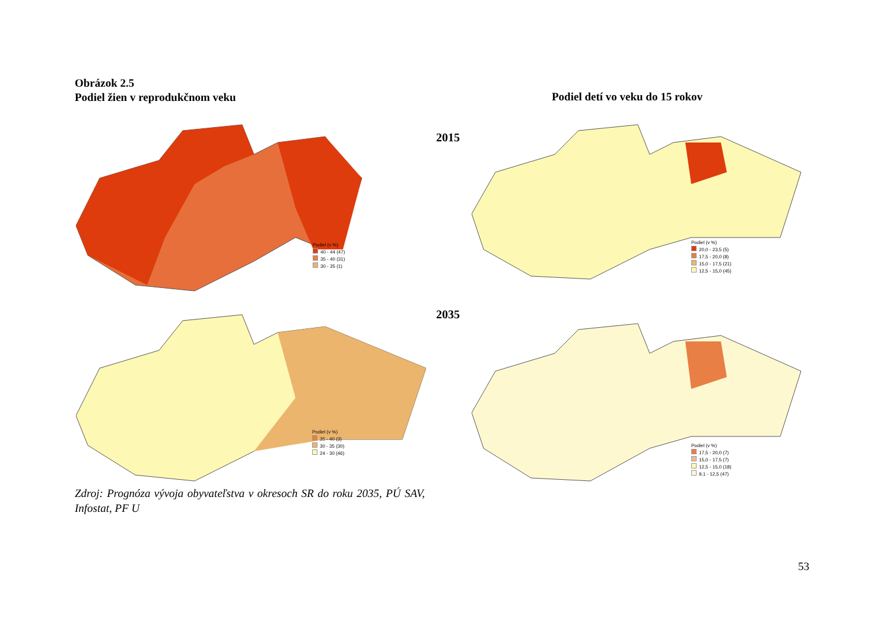Obrázok 2.5
Podiel žien v reprodukčnom veku
Podiel detí vo veku do 15 rokov
2015
2035
Podiel (v %)
40 - 44 (47)
35 - 40 (31)
30 - 35 (1)
Podiel (v %)
20,0 - 23,5 (5)
17,5 - 20,0 (8)
15,0 - 17,5 (21)
12,5 - 15,0 (45)
Podiel (v %)
35 - 40 (3)
30 - 35 (30)
24 - 30 (46)
Podiel (v %)
17,5 - 20,0 (7)
15,0 - 17,5 (7)
12,5 - 15,0 (18)
9,1 - 12,5 (47)
Zdroj: Prognóza vývoja obyvateľstva v okresoch SR do roku 2035, PÚ SAV, Infostat, PF U
53